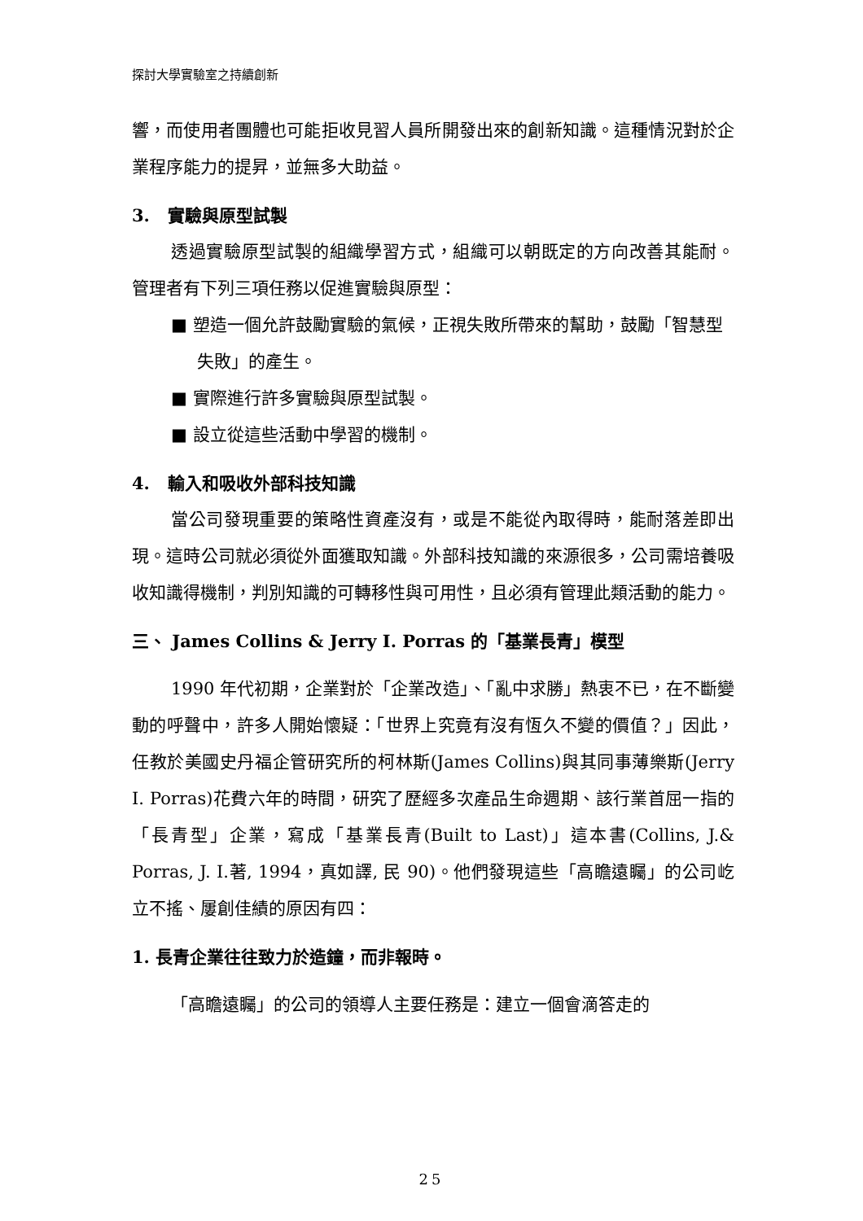探討大學實驗室之持續創新
響，而使用者團體也可能拒收見習人員所開發出來的創新知識。這種情況對於企業程序能力的提昇，並無多大助益。
3. 實驗與原型試製
透過實驗原型試製的組織學習方式，組織可以朝既定的方向改善其能耐。管理者有下列三項任務以促進實驗與原型：
■ 塑造一個允許鼓勵實驗的氣候，正視失敗所帶來的幫助，鼓勵「智慧型失敗」的產生。
■ 實際進行許多實驗與原型試製。
■ 設立從這些活動中學習的機制。
4. 輸入和吸收外部科技知識
當公司發現重要的策略性資產沒有，或是不能從內取得時，能耐落差即出現。這時公司就必須從外面獲取知識。外部科技知識的來源很多，公司需培養吸收知識得機制，判別知識的可轉移性與可用性，且必須有管理此類活動的能力。
三、 James Collins & Jerry I. Porras 的「基業長青」模型
1990 年代初期，企業對於「企業改造」、「亂中求勝」熱衷不已，在不斷變動的呼聲中，許多人開始懷疑：「世界上究竟有沒有恆久不變的價值？」因此，任教於美國史丹福企管研究所的柯林斯(James Collins)與其同事薄樂斯(Jerry I. Porras)花費六年的時間，研究了歷經多次產品生命週期、該行業首屈一指的「長青型」企業，寫成「基業長青(Built to Last)」這本書(Collins, J.& Porras, J. I.著, 1994，真如譯, 民 90)。他們發現這些「高瞻遠矚」的公司屹立不搖、屢創佳績的原因有四：
1. 長青企業往往致力於造鐘，而非報時。
「高瞻遠矚」的公司的領導人主要任務是：建立一個會滴答走的
25